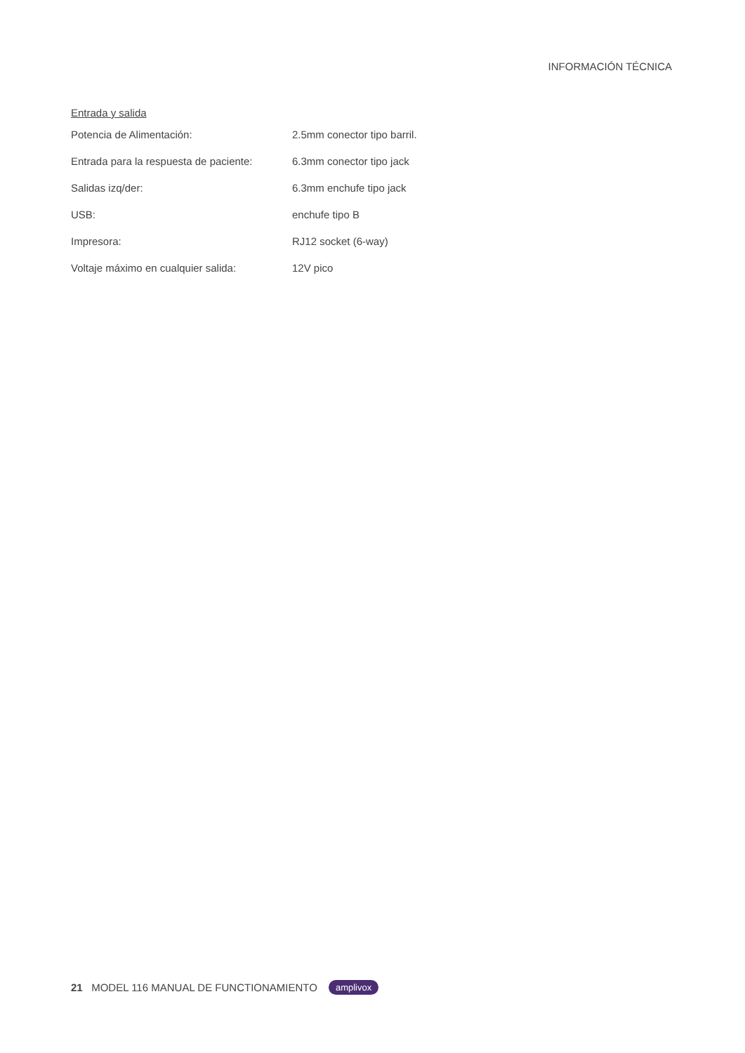INFORMACIÓN TÉCNICA
Entrada y salida
| Potencia de Alimentación: | 2.5mm conector tipo barril. |
| Entrada para la respuesta de paciente: | 6.3mm conector tipo jack |
| Salidas izq/der: | 6.3mm enchufe tipo jack |
| USB: | enchufe tipo B |
| Impresora: | RJ12 socket (6-way) |
| Voltaje máximo en cualquier salida: | 12V pico |
21 MODEL 116 MANUAL DE FUNCTIONAMIENTO amplivox